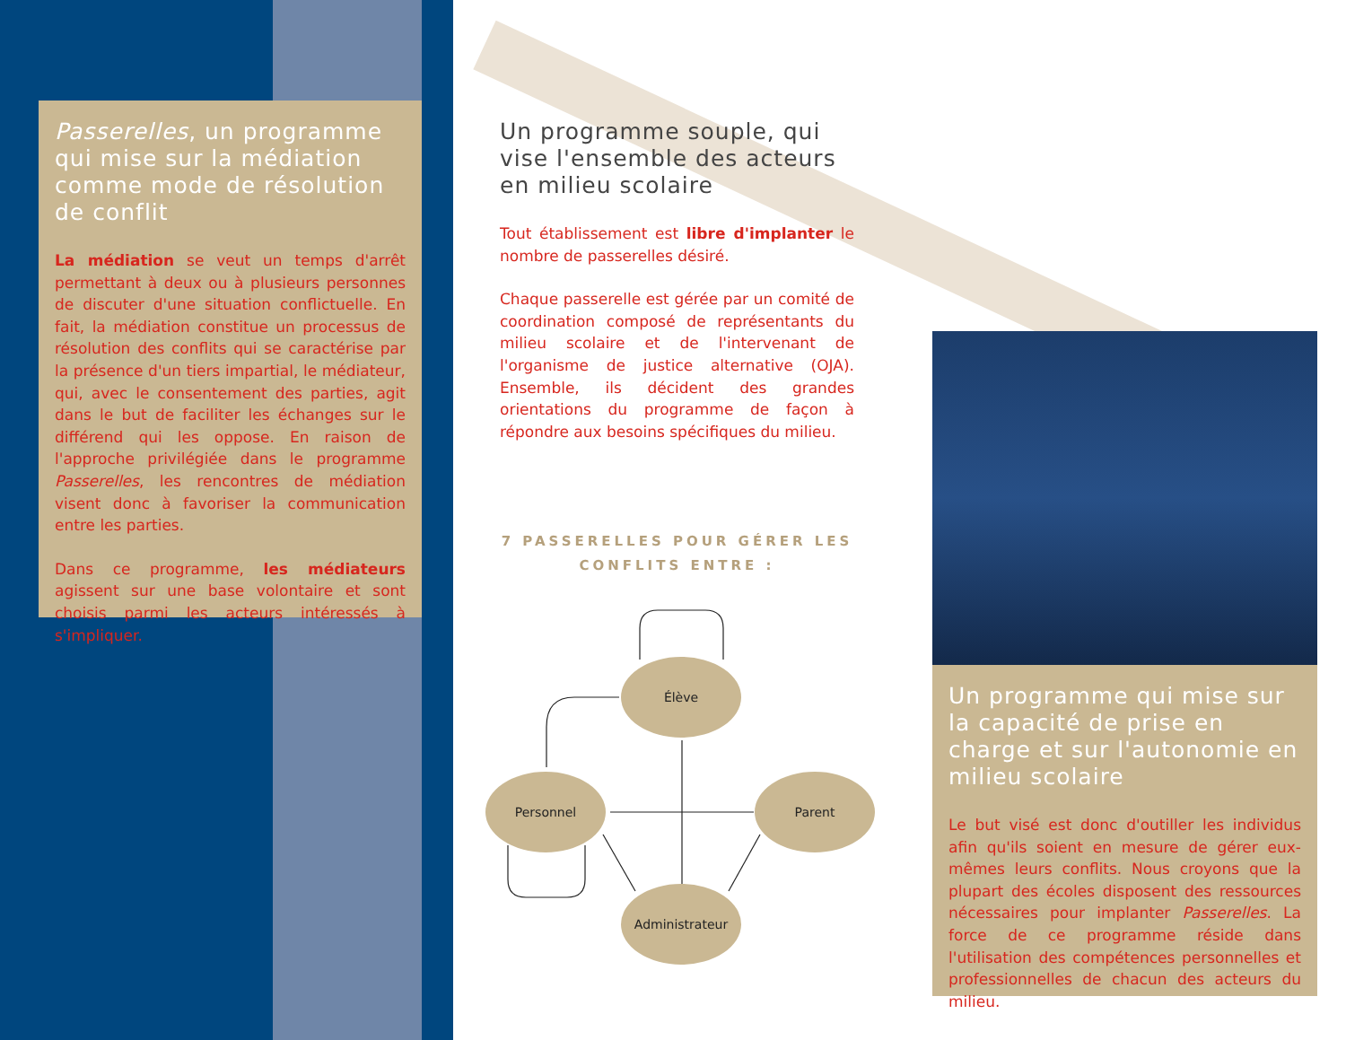Passerelles, un programme qui mise sur la médiation comme mode de résolution de conflit
La médiation se veut un temps d'arrêt permettant à deux ou à plusieurs personnes de discuter d'une situation conflictuelle. En fait, la médiation constitue un processus de résolution des conflits qui se caractérise par la présence d'un tiers impartial, le médiateur, qui, avec le consentement des parties, agit dans le but de faciliter les échanges sur le différend qui les oppose. En raison de l'approche privilégiée dans le programme Passerelles, les rencontres de médiation visent donc à favoriser la communication entre les parties.
Dans ce programme, les médiateurs agissent sur une base volontaire et sont choisis parmi les acteurs intéressés à s'impliquer.
Un programme souple, qui vise l'ensemble des acteurs en milieu scolaire
Tout établissement est libre d'implanter le nombre de passerelles désiré.
Chaque passerelle est gérée par un comité de coordination composé de représentants du milieu scolaire et de l'intervenant de l'organisme de justice alternative (OJA). Ensemble, ils décident des grandes orientations du programme de façon à répondre aux besoins spécifiques du milieu.
7 PASSERELLES POUR GÉRER LES
CONFLITS ENTRE :
Élève
Personnel
Parent
Administrateur
Un programme qui mise sur la capacité de prise en charge et sur l'autonomie en milieu scolaire
Le but visé est donc d'outiller les individus afin qu'ils soient en mesure de gérer eux-mêmes leurs conflits. Nous croyons que la plupart des écoles disposent des ressources nécessaires pour implanter Passerelles. La force de ce programme réside dans l'utilisation des compétences personnelles et professionnelles de chacun des acteurs du milieu.